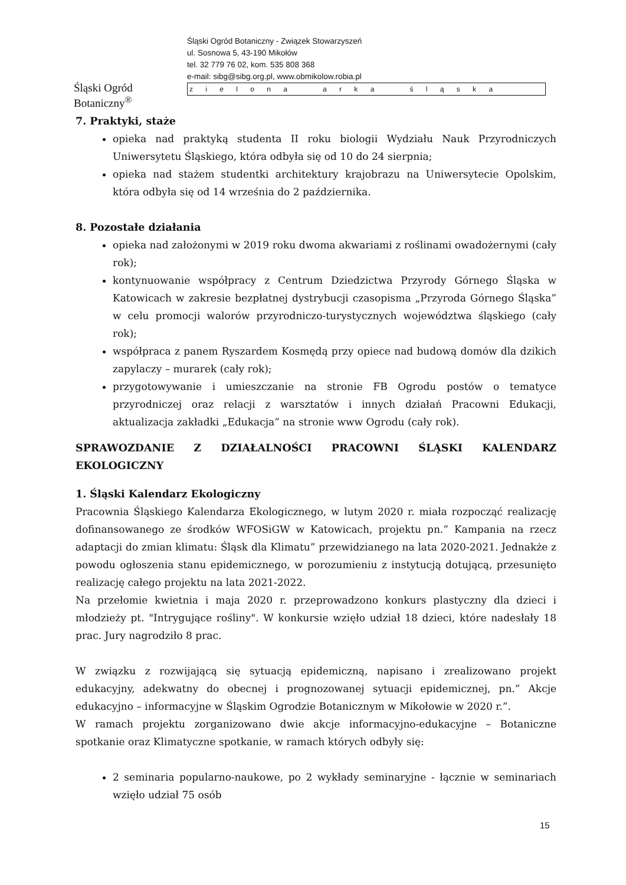Śląski Ogród Botaniczny<sup>®</sup>
Śląski Ogród Botaniczny - Związek Stowarzyszeń
ul. Sosnowa 5, 43-190 Mikołów
tel. 32 779 76 02, kom. 535 808 368
e-mail: sibg@sibg.org.pl, www.obmikolow.robia.pl
z i e l o n a a r k a ś l ą s k a
7. Praktyki, staże
opieka nad praktyką studenta II roku biologii Wydziału Nauk Przyrodniczych Uniwersytetu Śląskiego, która odbyła się od 10 do 24 sierpnia;
opieka nad stażem studentki architektury krajobrazu na Uniwersytecie Opolskim, która odbyła się od 14 września do 2 października.
8. Pozostałe działania
opieka nad założonymi w 2019 roku dwoma akwariami z roślinami owadożernymi (cały rok);
kontynuowanie współpracy z Centrum Dziedzictwa Przyrody Górnego Śląska w Katowicach w zakresie bezpłatnej dystrybucji czasopisma „Przyroda Górnego Śląska” w celu promocji walorów przyrodniczo-turystycznych województwa śląskiego (cały rok);
współpraca z panem Ryszardem Kosmędą przy opiece nad budową domów dla dzikich zapylaczy – murarek (cały rok);
przygotowywanie i umieszczanie na stronie FB Ogrodu postów o tematyce przyrodniczej oraz relacji z warsztatów i innych działań Pracowni Edukacji, aktualizacja zakładki „Edukacja” na stronie www Ogrodu (cały rok).
SPRAWOZDANIE Z DZIAŁALNOŚCI PRACOWNI ŚLĄSKI KALENDARZ EKOLOGICZNY
1. Śląski Kalendarz Ekologiczny
Pracownia Śląskiego Kalendarza Ekologicznego, w lutym 2020 r. miała rozpocząć realizację dofinansowanego ze środków WFOSiGW w Katowicach, projektu pn.” Kampania na rzecz adaptacji do zmian klimatu: Śląsk dla Klimatu” przewidzianego na lata 2020-2021. Jednakże z powodu ogłoszenia stanu epidemicznego, w porozumieniu z instytucją dotującą, przesunięto realizację całego projektu na lata 2021-2022.
Na przełomie kwietnia i maja 2020 r. przeprowadzono konkurs plastyczny dla dzieci i młodzieży pt. "Intrygujące rośliny". W konkursie wzięło udział 18 dzieci, które nadesłały 18 prac. Jury nagrodziło 8 prac.
W związku z rozwijającą się sytuacją epidemiczną, napisano i zrealizowano projekt edukacyjny, adekwatny do obecnej i prognozowanej sytuacji epidemicznej, pn.” Akcje edukacyjno – informacyjne w Śląskim Ogrodzie Botanicznym w Mikołowie w 2020 r.”.
W ramach projektu zorganizowano dwie akcje informacyjno-edukacyjne – Botaniczne spotkanie oraz Klimatyczne spotkanie, w ramach których odbyły się:
2 seminaria popularno-naukowe, po 2 wykłady seminaryjne - łącznie w seminariach wzięło udział 75 osób
15